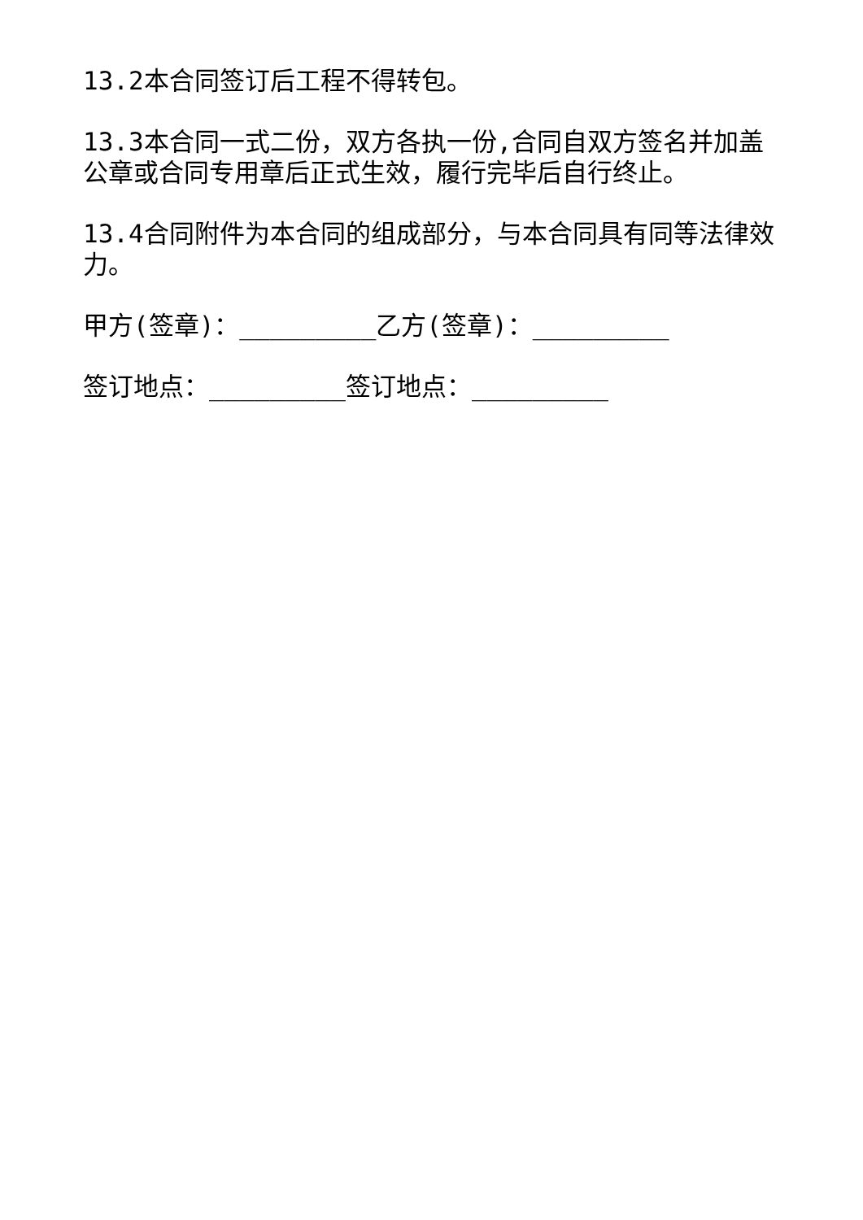13.2本合同签订后工程不得转包。
13.3本合同一式二份，双方各执一份,合同自双方签名并加盖公章或合同专用章后正式生效，履行完毕后自行终止。
13.4合同附件为本合同的组成部分，与本合同具有同等法律效力。
甲方(签章)：_________乙方(签章)：_________
签订地点：_________签订地点：_________